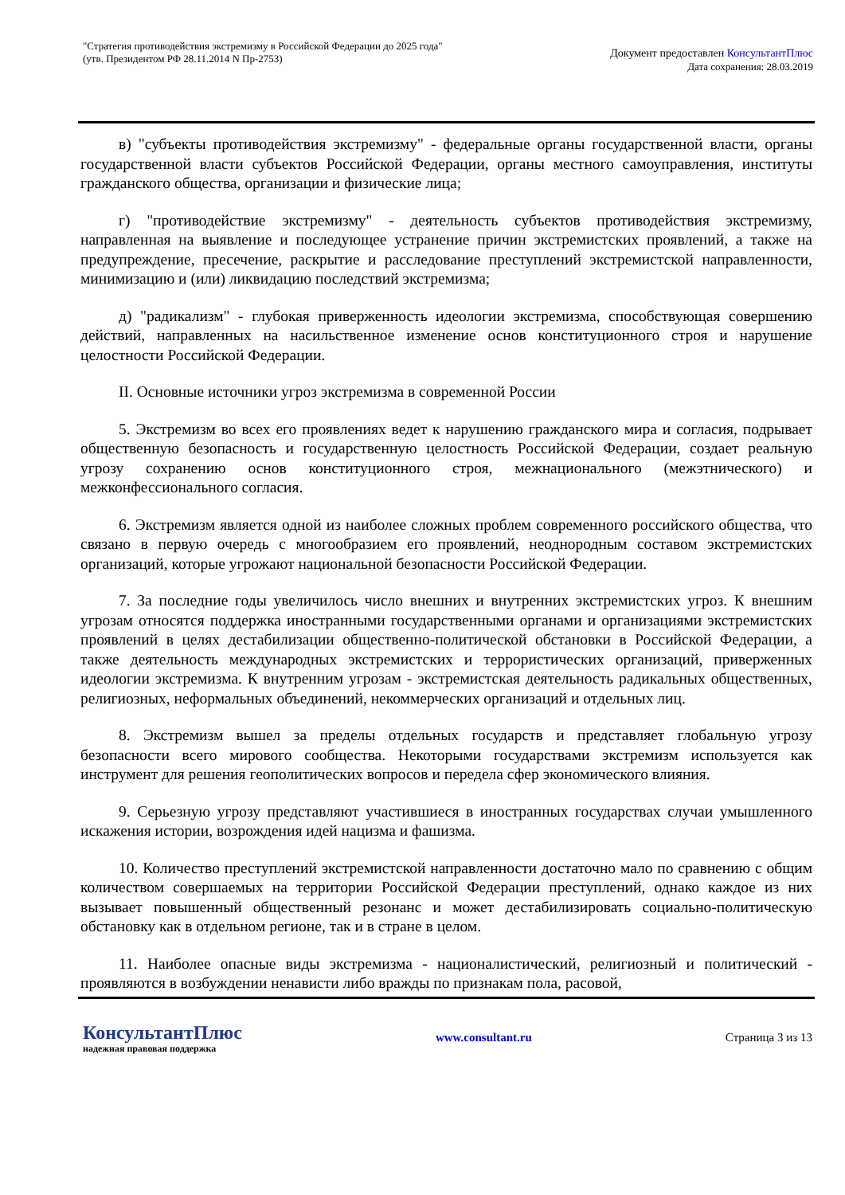"Стратегия противодействия экстремизму в Российской Федерации до 2025 года"
(утв. Президентом РФ 28.11.2014 N Пр-2753)
Документ предоставлен КонсультантПлюс
Дата сохранения: 28.03.2019
в) "субъекты противодействия экстремизму" - федеральные органы государственной власти, органы государственной власти субъектов Российской Федерации, органы местного самоуправления, институты гражданского общества, организации и физические лица;
г) "противодействие экстремизму" - деятельность субъектов противодействия экстремизму, направленная на выявление и последующее устранение причин экстремистских проявлений, а также на предупреждение, пресечение, раскрытие и расследование преступлений экстремистской направленности, минимизацию и (или) ликвидацию последствий экстремизма;
д) "радикализм" - глубокая приверженность идеологии экстремизма, способствующая совершению действий, направленных на насильственное изменение основ конституционного строя и нарушение целостности Российской Федерации.
II. Основные источники угроз экстремизма в современной России
5. Экстремизм во всех его проявлениях ведет к нарушению гражданского мира и согласия, подрывает общественную безопасность и государственную целостность Российской Федерации, создает реальную угрозу сохранению основ конституционного строя, межнационального (межэтнического) и межконфессионального согласия.
6. Экстремизм является одной из наиболее сложных проблем современного российского общества, что связано в первую очередь с многообразием его проявлений, неоднородным составом экстремистских организаций, которые угрожают национальной безопасности Российской Федерации.
7. За последние годы увеличилось число внешних и внутренних экстремистских угроз. К внешним угрозам относятся поддержка иностранными государственными органами и организациями экстремистских проявлений в целях дестабилизации общественно-политической обстановки в Российской Федерации, а также деятельность международных экстремистских и террористических организаций, приверженных идеологии экстремизма. К внутренним угрозам - экстремистская деятельность радикальных общественных, религиозных, неформальных объединений, некоммерческих организаций и отдельных лиц.
8. Экстремизм вышел за пределы отдельных государств и представляет глобальную угрозу безопасности всего мирового сообщества. Некоторыми государствами экстремизм используется как инструмент для решения геополитических вопросов и передела сфер экономического влияния.
9. Серьезную угрозу представляют участившиеся в иностранных государствах случаи умышленного искажения истории, возрождения идей нацизма и фашизма.
10. Количество преступлений экстремистской направленности достаточно мало по сравнению с общим количеством совершаемых на территории Российской Федерации преступлений, однако каждое из них вызывает повышенный общественный резонанс и может дестабилизировать социально-политическую обстановку как в отдельном регионе, так и в стране в целом.
11. Наиболее опасные виды экстремизма - националистический, религиозный и политический - проявляются в возбуждении ненависти либо вражды по признакам пола, расовой,
КонсультантПлюс
надежная правовая поддержка
www.consultant.ru Страница 3 из 13